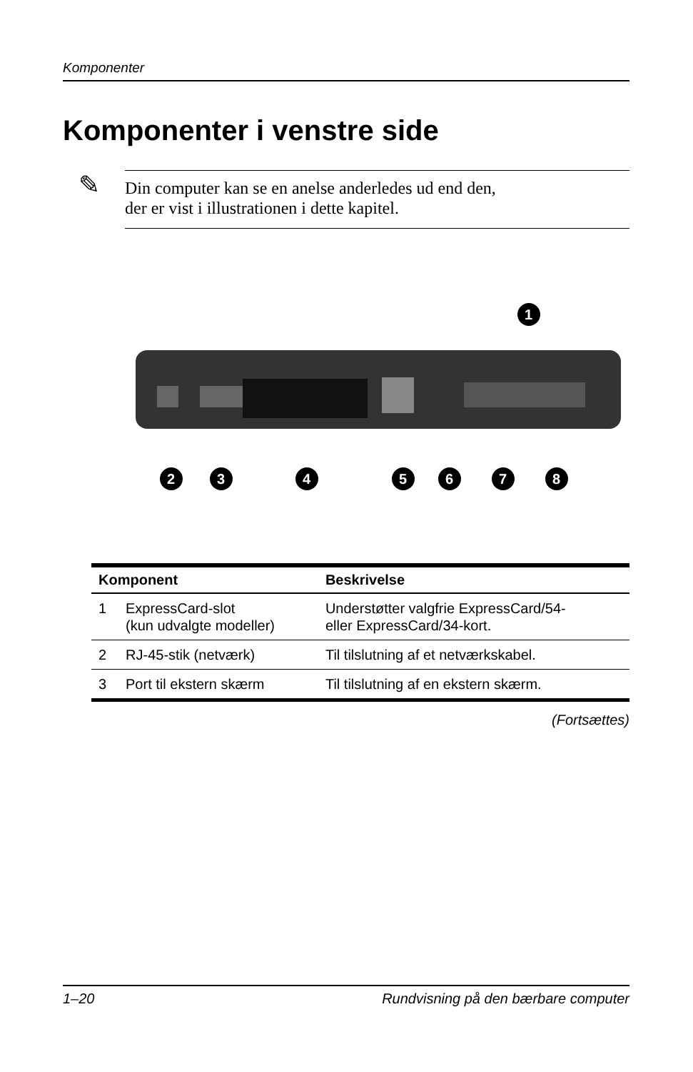Komponenter
Komponenter i venstre side
✎
Din computer kan se en anelse anderledes ud end den,
der er vist i illustrationen i dette kapitel.
1
2
3
4
5
6
7
8
| Komponent | | Beskrivelse |
| --- | --- | --- |
| 1 | ExpressCard-slot (kun udvalgte modeller) | Understøtter valgfrie ExpressCard/54- eller ExpressCard/34-kort. |
| 2 | RJ-45-stik (netværk) | Til tilslutning af et netværkskabel. |
| 3 | Port til ekstern skærm | Til tilslutning af en ekstern skærm. |
(Fortsættes)
1–20 Rundvisning på den bærbare computer